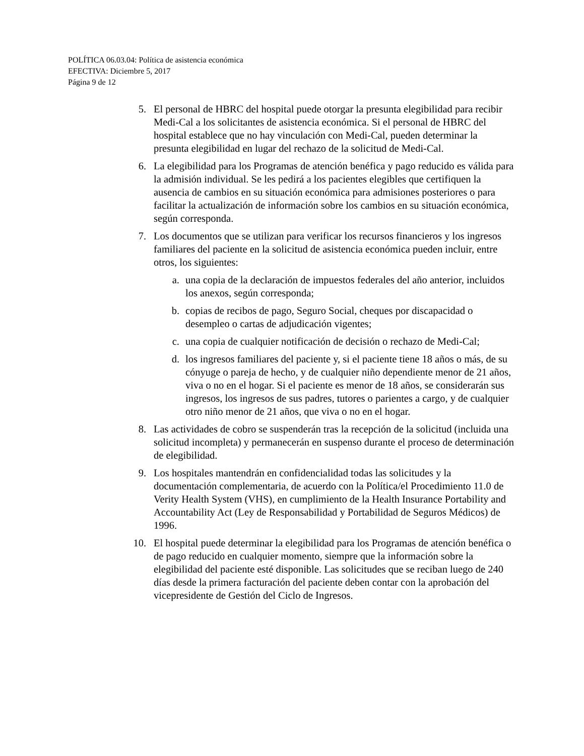POLÍTICA 06.03.04: Política de asistencia económica
EFECTIVA: Diciembre 5, 2017
Página 9 de 12
5. El personal de HBRC del hospital puede otorgar la presunta elegibilidad para recibir Medi-Cal a los solicitantes de asistencia económica. Si el personal de HBRC del hospital establece que no hay vinculación con Medi-Cal, pueden determinar la presunta elegibilidad en lugar del rechazo de la solicitud de Medi-Cal.
6. La elegibilidad para los Programas de atención benéfica y pago reducido es válida para la admisión individual. Se les pedirá a los pacientes elegibles que certifiquen la ausencia de cambios en su situación económica para admisiones posteriores o para facilitar la actualización de información sobre los cambios en su situación económica, según corresponda.
7. Los documentos que se utilizan para verificar los recursos financieros y los ingresos familiares del paciente en la solicitud de asistencia económica pueden incluir, entre otros, los siguientes:
a. una copia de la declaración de impuestos federales del año anterior, incluidos los anexos, según corresponda;
b. copias de recibos de pago, Seguro Social, cheques por discapacidad o desempleo o cartas de adjudicación vigentes;
c. una copia de cualquier notificación de decisión o rechazo de Medi-Cal;
d. los ingresos familiares del paciente y, si el paciente tiene 18 años o más, de su cónyuge o pareja de hecho, y de cualquier niño dependiente menor de 21 años, viva o no en el hogar. Si el paciente es menor de 18 años, se considerarán sus ingresos, los ingresos de sus padres, tutores o parientes a cargo, y de cualquier otro niño menor de 21 años, que viva o no en el hogar.
8. Las actividades de cobro se suspenderán tras la recepción de la solicitud (incluida una solicitud incompleta) y permanecerán en suspenso durante el proceso de determinación de elegibilidad.
9. Los hospitales mantendrán en confidencialidad todas las solicitudes y la documentación complementaria, de acuerdo con la Política/el Procedimiento 11.0 de Verity Health System (VHS), en cumplimiento de la Health Insurance Portability and Accountability Act (Ley de Responsabilidad y Portabilidad de Seguros Médicos) de 1996.
10. El hospital puede determinar la elegibilidad para los Programas de atención benéfica o de pago reducido en cualquier momento, siempre que la información sobre la elegibilidad del paciente esté disponible. Las solicitudes que se reciban luego de 240 días desde la primera facturación del paciente deben contar con la aprobación del vicepresidente de Gestión del Ciclo de Ingresos.